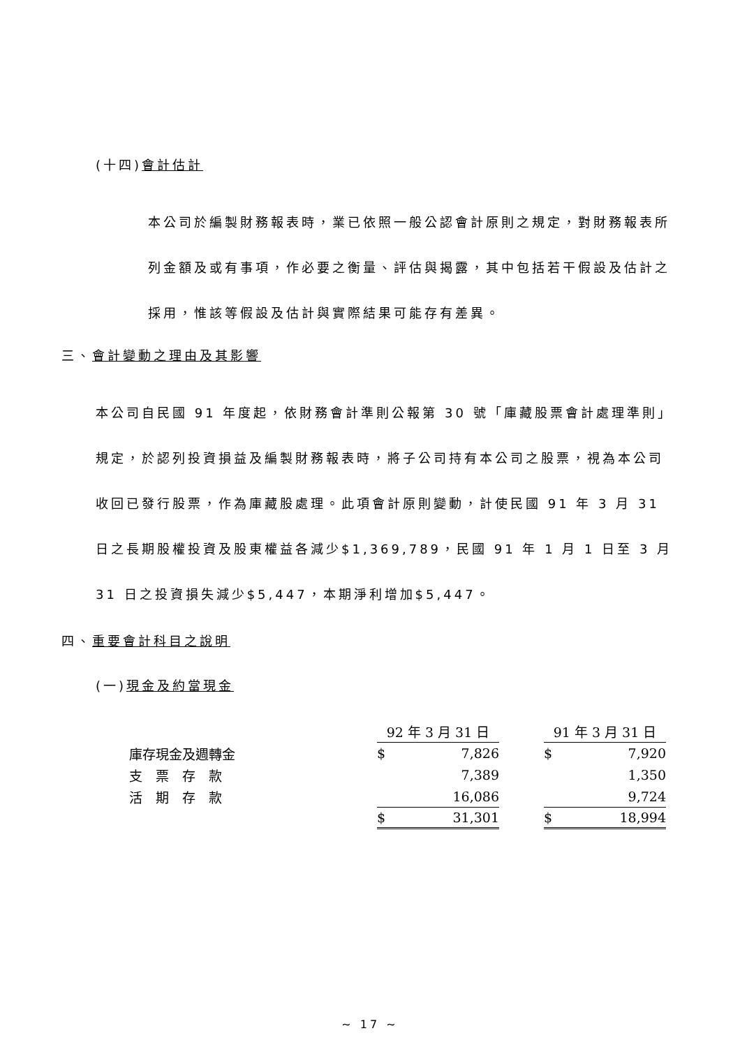(十四)會計估計
本公司於編製財務報表時，業已依照一般公認會計原則之規定，對財務報表所列金額及或有事項，作必要之衡量、評估與揭露，其中包括若干假設及估計之採用，惟該等假設及估計與實際結果可能存有差異。
三、會計變動之理由及其影響
本公司自民國 91 年度起，依財務會計準則公報第 30 號「庫藏股票會計處理準則」規定，於認列投資損益及編製財務報表時，將子公司持有本公司之股票，視為本公司收回已發行股票，作為庫藏股處理。此項會計原則變動，計使民國 91 年 3 月 31 日之長期股權投資及股東權益各減少$1,369,789，民國 91 年 1 月 1 日至 3 月 31 日之投資損失減少$5,447，本期淨利增加$5,447。
四、重要會計科目之說明
(一)現金及約當現金
| | 92 年 3 月 31 日 | | | 91 年 3 月 31 日 | |
| 庫存現金及週轉金 | $ | 7,826 | | $ | 7,920 |
| 支 票 存 款 | | 7,389 | | | 1,350 |
| 活 期 存 款 | | 16,086 | | | 9,724 |
| | $ | 31,301 | | $ | 18,994 |
~ 17 ~